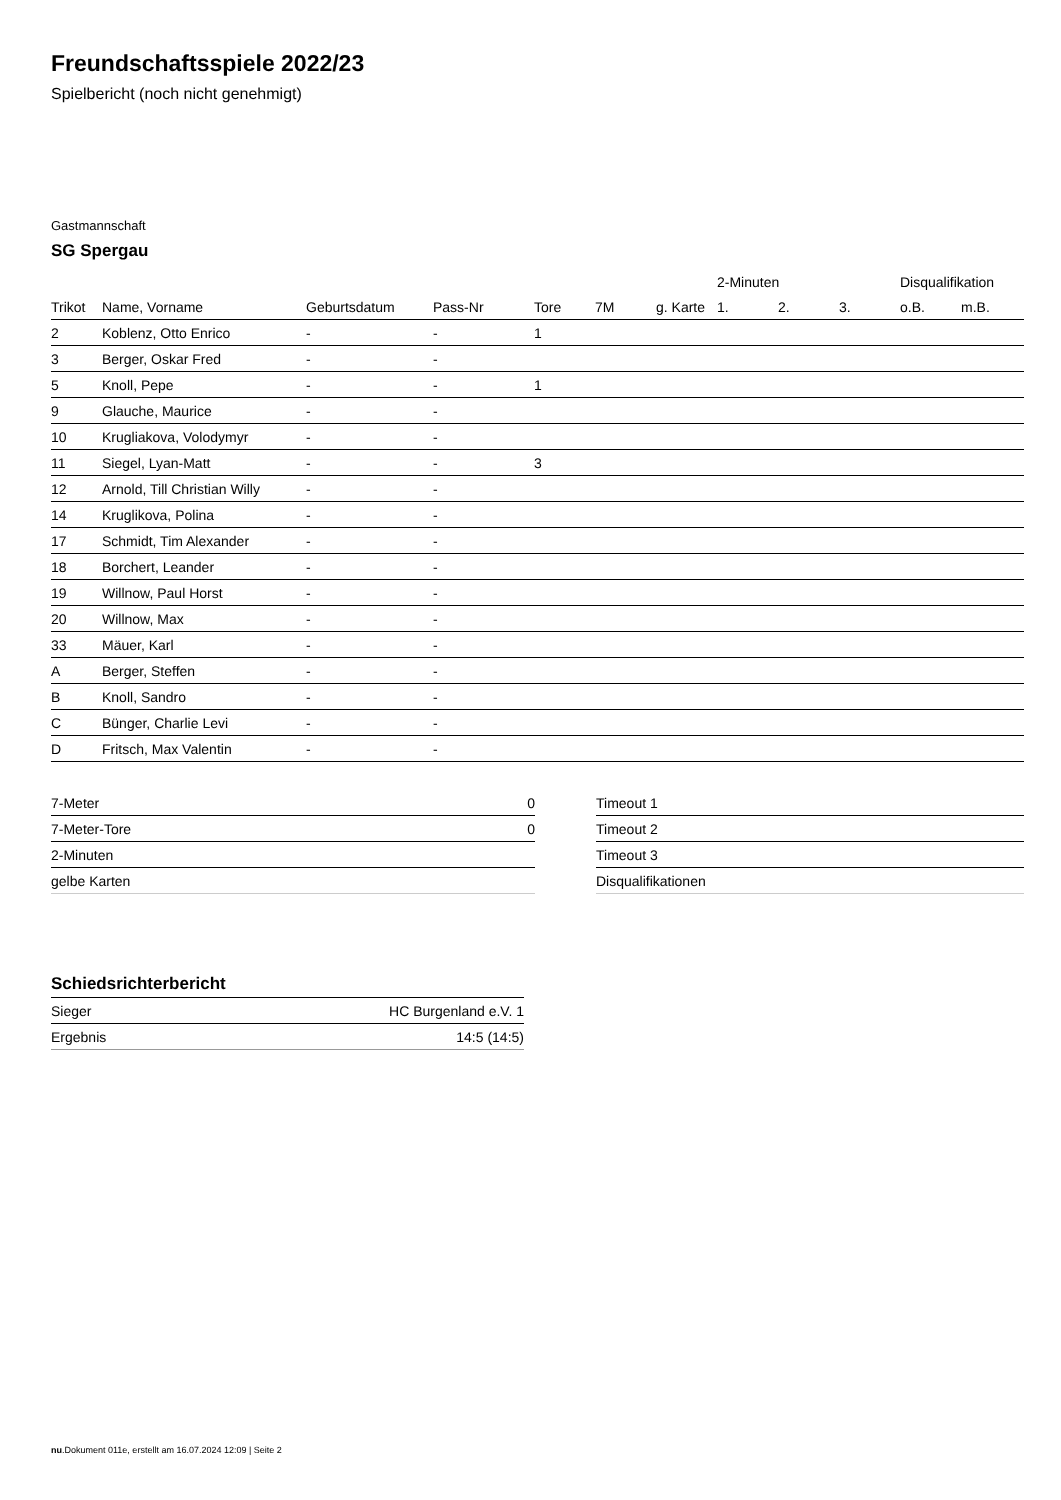Freundschaftsspiele 2022/23
Spielbericht (noch nicht genehmigt)
Gastmannschaft
SG Spergau
| | | | | | | | 2-Minuten | | | Disqualifikation | |
| --- | --- | --- | --- | --- | --- | --- | --- | --- | --- | --- | --- |
| Trikot | Name, Vorname | Geburtsdatum | Pass-Nr | Tore | 7M | g. Karte | 1. | 2. | 3. | o.B. | m.B. |
| 2 | Koblenz, Otto Enrico | - | - | 1 | | | | | | | |
| 3 | Berger, Oskar Fred | - | - | | | | | | | | |
| 5 | Knoll, Pepe | - | - | 1 | | | | | | | |
| 9 | Glauche, Maurice | - | - | | | | | | | | |
| 10 | Krugliakova, Volodymyr | - | - | | | | | | | | |
| 11 | Siegel, Lyan-Matt | - | - | 3 | | | | | | | |
| 12 | Arnold, Till Christian Willy | - | - | | | | | | | | |
| 14 | Kruglikova, Polina | - | - | | | | | | | | |
| 17 | Schmidt, Tim Alexander | - | - | | | | | | | | |
| 18 | Borchert, Leander | - | - | | | | | | | | |
| 19 | Willnow, Paul Horst | - | - | | | | | | | | |
| 20 | Willnow, Max | - | - | | | | | | | | |
| 33 | Mäuer, Karl | - | - | | | | | | | | |
| A | Berger, Steffen | - | - | | | | | | | | |
| B | Knoll, Sandro | - | - | | | | | | | | |
| C | Bünger, Charlie Levi | - | - | | | | | | | | |
| D | Fritsch, Max Valentin | - | - | | | | | | | | |
| 7-Meter | 0 |
| 7-Meter-Tore | 0 |
| 2-Minuten | |
| gelbe Karten | |
| Timeout 1 |
| Timeout 2 |
| Timeout 3 |
| Disqualifikationen |
Schiedsrichterbericht
| Sieger | HC Burgenland e.V. 1 |
| Ergebnis | 14:5 (14:5) |
nu.Dokument 011e, erstellt am 16.07.2024 12:09 | Seite 2